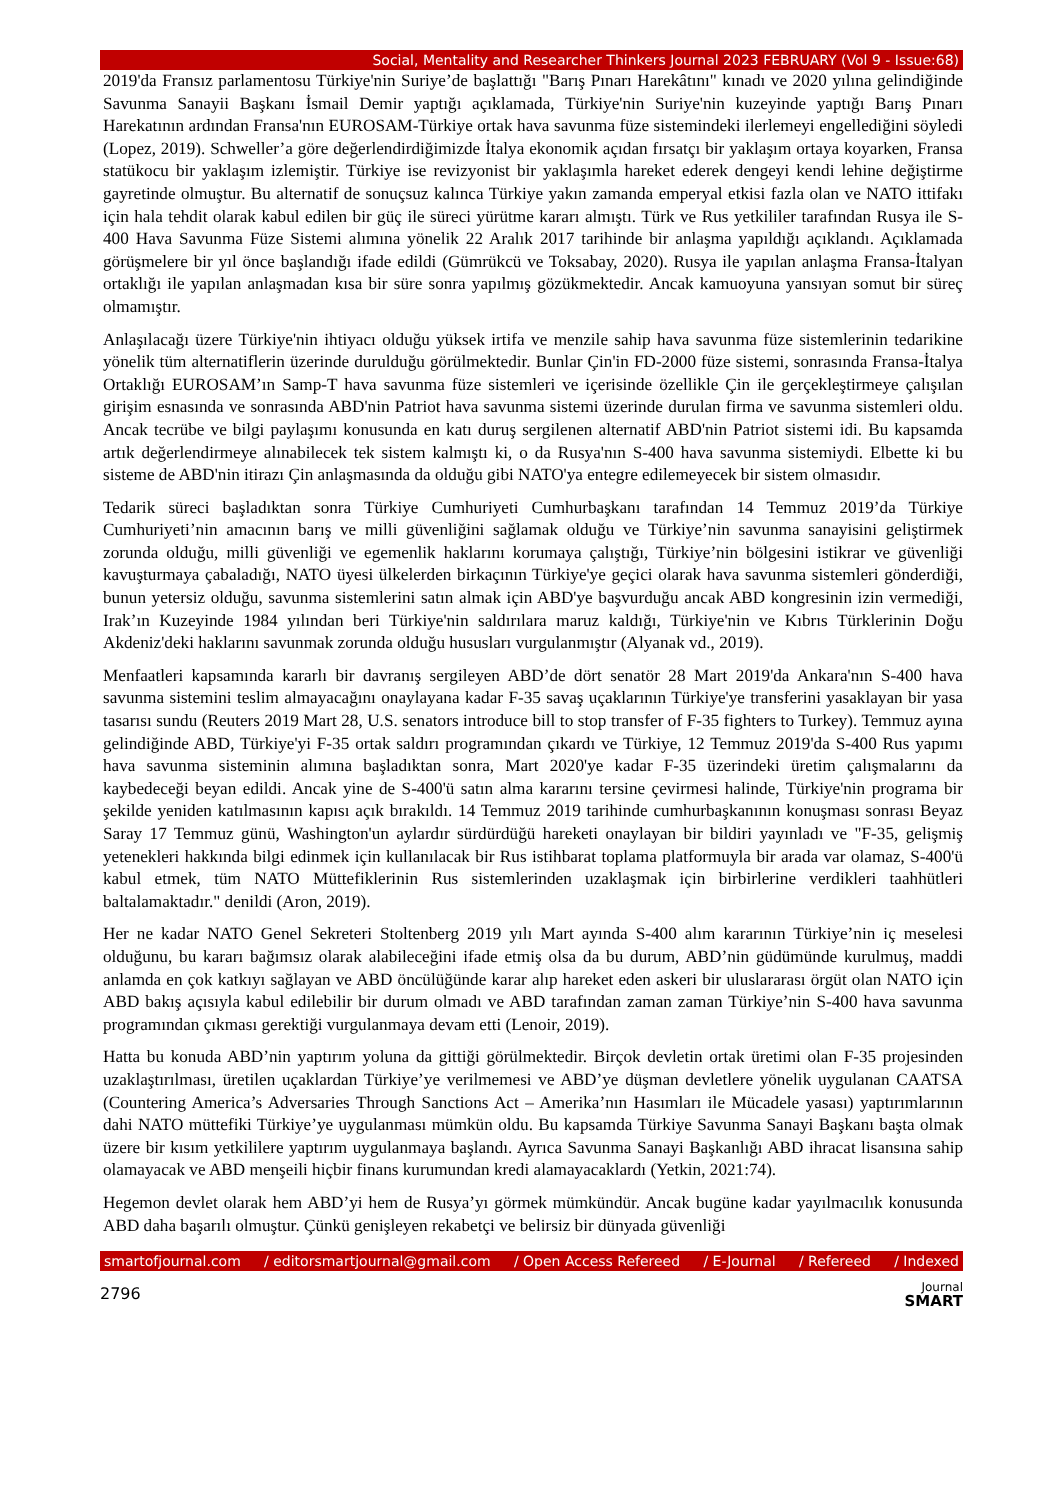Social, Mentality and Researcher Thinkers Journal 2023 FEBRUARY (Vol 9 - Issue:68)
2019'da Fransız parlamentosu Türkiye'nin Suriye’de başlattığı "Barış Pınarı Harekâtını" kınadı ve 2020 yılına gelindiğinde Savunma Sanayii Başkanı İsmail Demir yaptığı açıklamada, Türkiye'nin Suriye'nin kuzeyinde yaptığı Barış Pınarı Harekatının ardından Fransa'nın EUROSAM-Türkiye ortak hava savunma füze sistemindeki ilerlemeyi engellediğini söyledi (Lopez, 2019). Schweller’a göre değerlendirdiğimizde İtalya ekonomik açıdan fırsatçı bir yaklaşım ortaya koyarken, Fransa statükocu bir yaklaşım izlemiştir. Türkiye ise revizyonist bir yaklaşımla hareket ederek dengeyi kendi lehine değiştirme gayretinde olmuştur. Bu alternatif de sonuçsuz kalınca Türkiye yakın zamanda emperyal etkisi fazla olan ve NATO ittifakı için hala tehdit olarak kabul edilen bir güç ile süreci yürütme kararı almıştı. Türk ve Rus yetkililer tarafından Rusya ile S-400 Hava Savunma Füze Sistemi alımına yönelik 22 Aralık 2017 tarihinde bir anlaşma yapıldığı açıklandı. Açıklamada görüşmelere bir yıl önce başlandığı ifade edildi (Gümrükcü ve Toksabay, 2020). Rusya ile yapılan anlaşma Fransa-İtalyan ortaklığı ile yapılan anlaşmadan kısa bir süre sonra yapılmış gözükmektedir. Ancak kamuoyuna yansıyan somut bir süreç olmamıştır.
Anlaşılacağı üzere Türkiye'nin ihtiyacı olduğu yüksek irtifa ve menzile sahip hava savunma füze sistemlerinin tedarikine yönelik tüm alternatiflerin üzerinde durulduğu görülmektedir. Bunlar Çin'in FD-2000 füze sistemi, sonrasında Fransa-İtalya Ortaklığı EUROSAM’ın Samp-T hava savunma füze sistemleri ve içerisinde özellikle Çin ile gerçekleştirmeye çalışılan girişim esnasında ve sonrasında ABD'nin Patriot hava savunma sistemi üzerinde durulan firma ve savunma sistemleri oldu. Ancak tecrübe ve bilgi paylaşımı konusunda en katı duruş sergilenen alternatif ABD'nin Patriot sistemi idi. Bu kapsamda artık değerlendirmeye alınabilecek tek sistem kalmıştı ki, o da Rusya'nın S-400 hava savunma sistemiydi. Elbette ki bu sisteme de ABD'nin itirazı Çin anlaşmasında da olduğu gibi NATO'ya entegre edilemeyecek bir sistem olmasıdır.
Tedarik süreci başladıktan sonra Türkiye Cumhuriyeti Cumhurbaşkanı tarafından 14 Temmuz 2019’da Türkiye Cumhuriyeti’nin amacının barış ve milli güvenliğini sağlamak olduğu ve Türkiye’nin savunma sanayisini geliştirmek zorunda olduğu, milli güvenliği ve egemenlik haklarını korumaya çalıştığı, Türkiye’nin bölgesini istikrar ve güvenliği kavuşturmaya çabaladığı, NATO üyesi ülkelerden birkaçının Türkiye'ye geçici olarak hava savunma sistemleri gönderdiği, bunun yetersiz olduğu, savunma sistemlerini satın almak için ABD'ye başvurduğu ancak ABD kongresinin izin vermediği, Irak’ın Kuzeyinde 1984 yılından beri Türkiye'nin saldırılara maruz kaldığı, Türkiye'nin ve Kıbrıs Türklerinin Doğu Akdeniz'deki haklarını savunmak zorunda olduğu hususları vurgulanmıştır (Alyanak vd., 2019).
Menfaatleri kapsamında kararlı bir davranış sergileyen ABD’de dört senatör 28 Mart 2019'da Ankara'nın S-400 hava savunma sistemini teslim almayacağını onaylayana kadar F-35 savaş uçaklarının Türkiye'ye transferini yasaklayan bir yasa tasarısı sundu (Reuters 2019 Mart 28, U.S. senators introduce bill to stop transfer of F-35 fighters to Turkey). Temmuz ayına gelindiğinde ABD, Türkiye'yi F-35 ortak saldırı programından çıkardı ve Türkiye, 12 Temmuz 2019'da S-400 Rus yapımı hava savunma sisteminin alımına başladıktan sonra, Mart 2020'ye kadar F-35 üzerindeki üretim çalışmalarını da kaybedeceği beyan edildi. Ancak yine de S-400'ü satın alma kararını tersine çevirmesi halinde, Türkiye'nin programa bir şekilde yeniden katılmasının kapısı açık bırakıldı. 14 Temmuz 2019 tarihinde cumhurbaşkanının konuşması sonrası Beyaz Saray 17 Temmuz günü, Washington'un aylardır sürdürdüğü hareketi onaylayan bir bildiri yayınladı ve "F-35, gelişmiş yetenekleri hakkında bilgi edinmek için kullanılacak bir Rus istihbarat toplama platformuyla bir arada var olamaz, S-400'ü kabul etmek, tüm NATO Müttefiklerinin Rus sistemlerinden uzaklaşmak için birbirlerine verdikleri taahhütleri baltalamaktadır." denildi (Aron, 2019).
Her ne kadar NATO Genel Sekreteri Stoltenberg 2019 yılı Mart ayında S-400 alım kararının Türkiye’nin iç meselesi olduğunu, bu kararı bağımsız olarak alabileceğini ifade etmiş olsa da bu durum, ABD’nin güdümünde kurulmuş, maddi anlamda en çok katkıyı sağlayan ve ABD öncülüğünde karar alıp hareket eden askeri bir uluslararası örgüt olan NATO için ABD bakış açısıyla kabul edilebilir bir durum olmadı ve ABD tarafından zaman zaman Türkiye’nin S-400 hava savunma programından çıkması gerektiği vurgulanmaya devam etti (Lenoir, 2019).
Hatta bu konuda ABD’nin yaptırım yoluna da gittiği görülmektedir. Birçok devletin ortak üretimi olan F-35 projesinden uzaklaştırılması, üretilen uçaklardan Türkiye’ye verilmemesi ve ABD’ye düşman devletlere yönelik uygulanan CAATSA (Countering America’s Adversaries Through Sanctions Act – Amerika’nın Hasımları ile Mücadele yasası) yaptırımlarının dahi NATO müttefiki Türkiye’ye uygulanması mümkün oldu. Bu kapsamda Türkiye Savunma Sanayi Başkanı başta olmak üzere bir kısım yetkililere yaptırım uygulanmaya başlandı. Ayrıca Savunma Sanayi Başkanlığı ABD ihracat lisansına sahip olamayacak ve ABD menşeili hiçbir finans kurumundan kredi alamayacaklardı (Yetkin, 2021:74).
Hegemon devlet olarak hem ABD’yi hem de Rusya’yı görmek mümkündür. Ancak bugüne kadar yayılmacılık konusunda ABD daha başarılı olmuştur. Çünkü genişleyen rekabetçi ve belirsiz bir dünyada güvenliği
smartofjournal.com / editorsmartjournal@gmail.com / Open Access Refereed / E-Journal / Refereed / Indexed
2796 Journal
SMART